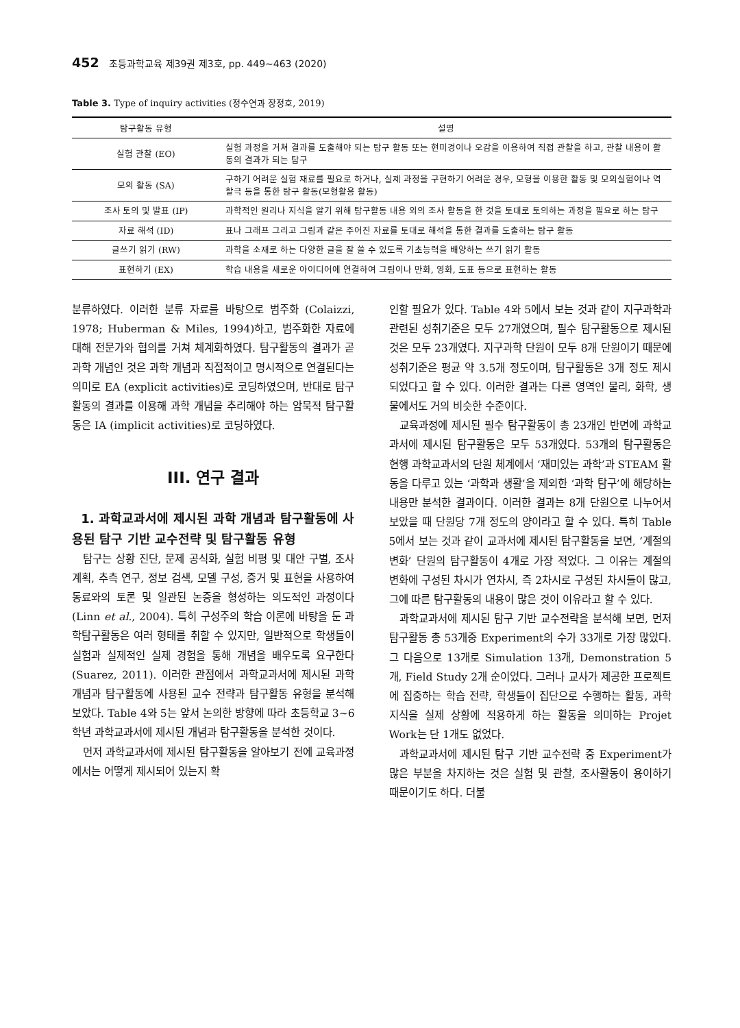452 초등과학교육 제39권 제3호, pp. 449~463 (2020)
Table 3. Type of inquiry activities (정수연과 장정호, 2019)
| 탐구활동 유형 | 설명 |
| --- | --- |
| 실험 관찰 (EO) | 실험 과정을 거쳐 결과를 도출해야 되는 탐구 활동 또는 현미경이나 오감을 이용하여 직접 관찰을 하고, 관찰 내용이 활동의 결과가 되는 탐구 |
| 모의 활동 (SA) | 구하기 어려운 실험 재료를 필요로 하거나, 실제 과정을 구현하기 어려운 경우, 모형을 이용한 활동 및 모의실험이나 역할극 등을 통한 탐구 활동(모형활용 활동) |
| 조사 토의 및 발표 (IP) | 과학적인 원리나 지식을 알기 위해 탐구활동 내용 외의 조사 활동을 한 것을 토대로 토의하는 과정을 필요로 하는 탐구 |
| 자료 해석 (ID) | 표나 그래프 그리고 그림과 같은 주어진 자료를 토대로 해석을 통한 결과를 도출하는 탐구 활동 |
| 글쓰기 읽기 (RW) | 과학을 소재로 하는 다양한 글을 잘 쓸 수 있도록 기초능력을 배양하는 쓰기 읽기 활동 |
| 표현하기 (EX) | 학습 내용을 새로운 아이디어에 연결하여 그림이나 만화, 영화, 도표 등으로 표현하는 활동 |
분류하였다. 이러한 분류 자료를 바탕으로 범주화 (Colaizzi, 1978; Huberman & Miles, 1994)하고, 범주화한 자료에 대해 전문가와 협의를 거쳐 체계화하였다. 탐구활동의 결과가 곧 과학 개념인 것은 과학 개념과 직접적이고 명시적으로 연결된다는 의미로 EA (explicit activities)로 코딩하였으며, 반대로 탐구활동의 결과를 이용해 과학 개념을 추리해야 하는 암묵적 탐구활동은 IA (implicit activities)로 코딩하였다.
III. 연구 결과
1. 과학교과서에 제시된 과학 개념과 탐구활동에 사용된 탐구 기반 교수전략 및 탐구활동 유형
탐구는 상황 진단, 문제 공식화, 실험 비평 및 대안 구별, 조사 계획, 추측 연구, 정보 검색, 모델 구성, 증거 및 표현을 사용하여 동료와의 토론 및 일관된 논증을 형성하는 의도적인 과정이다(Linn et al., 2004). 특히 구성주의 학습 이론에 바탕을 둔 과학탐구활동은 여러 형태를 취할 수 있지만, 일반적으로 학생들이 실험과 실제적인 실제 경험을 통해 개념을 배우도록 요구한다(Suarez, 2011). 이러한 관점에서 과학교과서에 제시된 과학 개념과 탐구활동에 사용된 교수 전략과 탐구활동 유형을 분석해 보았다. Table 4와 5는 앞서 논의한 방향에 따라 초등학교 3~6학년 과학교과서에 제시된 개념과 탐구활동을 분석한 것이다.
먼저 과학교과서에 제시된 탐구활동을 알아보기 전에 교육과정에서는 어떻게 제시되어 있는지 확
인할 필요가 있다. Table 4와 5에서 보는 것과 같이 지구과학과 관련된 성취기준은 모두 27개였으며, 필수 탐구활동으로 제시된 것은 모두 23개였다. 지구과학 단원이 모두 8개 단원이기 때문에 성취기준은 평균 약 3.5개 정도이며, 탐구활동은 3개 정도 제시되었다고 할 수 있다. 이러한 결과는 다른 영역인 물리, 화학, 생물에서도 거의 비슷한 수준이다.
교육과정에 제시된 필수 탐구활동이 총 23개인 반면에 과학교과서에 제시된 탐구활동은 모두 53개였다. 53개의 탐구활동은 현행 과학교과서의 단원 체계에서 ‘재미있는 과학’과 STEAM 활동을 다루고 있는 ‘과학과 생활’을 제외한 ‘과학 탐구’에 해당하는 내용만 분석한 결과이다. 이러한 결과는 8개 단원으로 나누어서 보았을 때 단원당 7개 정도의 양이라고 할 수 있다. 특히 Table 5에서 보는 것과 같이 교과서에 제시된 탐구활동을 보면, ‘계절의 변화’ 단원의 탐구활동이 4개로 가장 적었다. 그 이유는 계절의 변화에 구성된 차시가 연차시, 즉 2차시로 구성된 차시들이 많고, 그에 따른 탐구활동의 내용이 많은 것이 이유라고 할 수 있다.
과학교과서에 제시된 탐구 기반 교수전략을 분석해 보면, 먼저 탐구활동 총 53개중 Experiment의 수가 33개로 가장 많았다. 그 다음으로 13개로 Simulation 13개, Demonstration 5개, Field Study 2개 순이었다. 그러나 교사가 제공한 프로젝트에 집중하는 학습 전략, 학생들이 집단으로 수행하는 활동, 과학 지식을 실제 상황에 적용하게 하는 활동을 의미하는 Projet Work는 단 1개도 없었다.
과학교과서에 제시된 탐구 기반 교수전략 중 Experiment가 많은 부분을 차지하는 것은 실험 및 관찰, 조사활동이 용이하기 때문이기도 하다. 더불